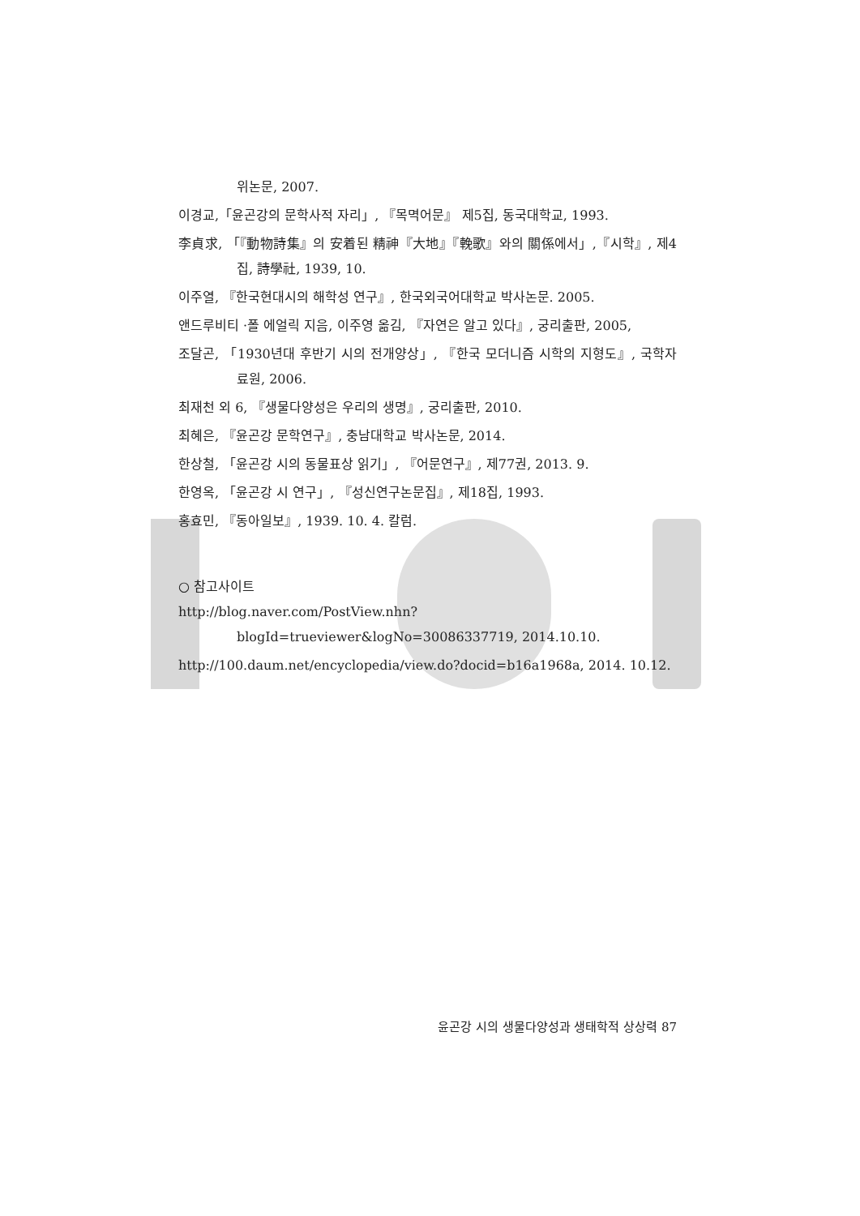위논문, 2007.
이경교,「윤곤강의 문학사적 자리」, 『목멱어문』 제5집, 동국대학교, 1993.
李貞求, 「『動物詩集』의 安着된 精神『大地』『輓歌』와의 關係에서」,『시학』, 제4집, 詩學社, 1939, 10.
이주열, 『한국현대시의 해학성 연구』, 한국외국어대학교 박사논문. 2005.
앤드루비티 ·폴 에얼릭 지음, 이주영 옮김, 『자연은 알고 있다』, 궁리출판, 2005,
조달곤, 「1930년대 후반기 시의 전개양상」, 『한국 모더니즘 시학의 지형도』, 국학자료원, 2006.
최재천 외 6, 『생물다양성은 우리의 생명』, 궁리출판, 2010.
최혜은, 『윤곤강 문학연구』, 충남대학교 박사논문, 2014.
한상철, 「윤곤강 시의 동물표상 읽기」, 『어문연구』, 제77권, 2013. 9.
한영옥, 「윤곤강 시 연구」, 『성신연구논문집』, 제18집, 1993.
홍효민, 『동아일보』, 1939. 10. 4. 칼럼.
○ 참고사이트
http://blog.naver.com/PostView.nhn?blogId=trueviewer&logNo=30086337719, 2014.10.10.
http://100.daum.net/encyclopedia/view.do?docid=b16a1968a, 2014. 10.12.
윤곤강 시의 생물다양성과 생태학적 상상력 87